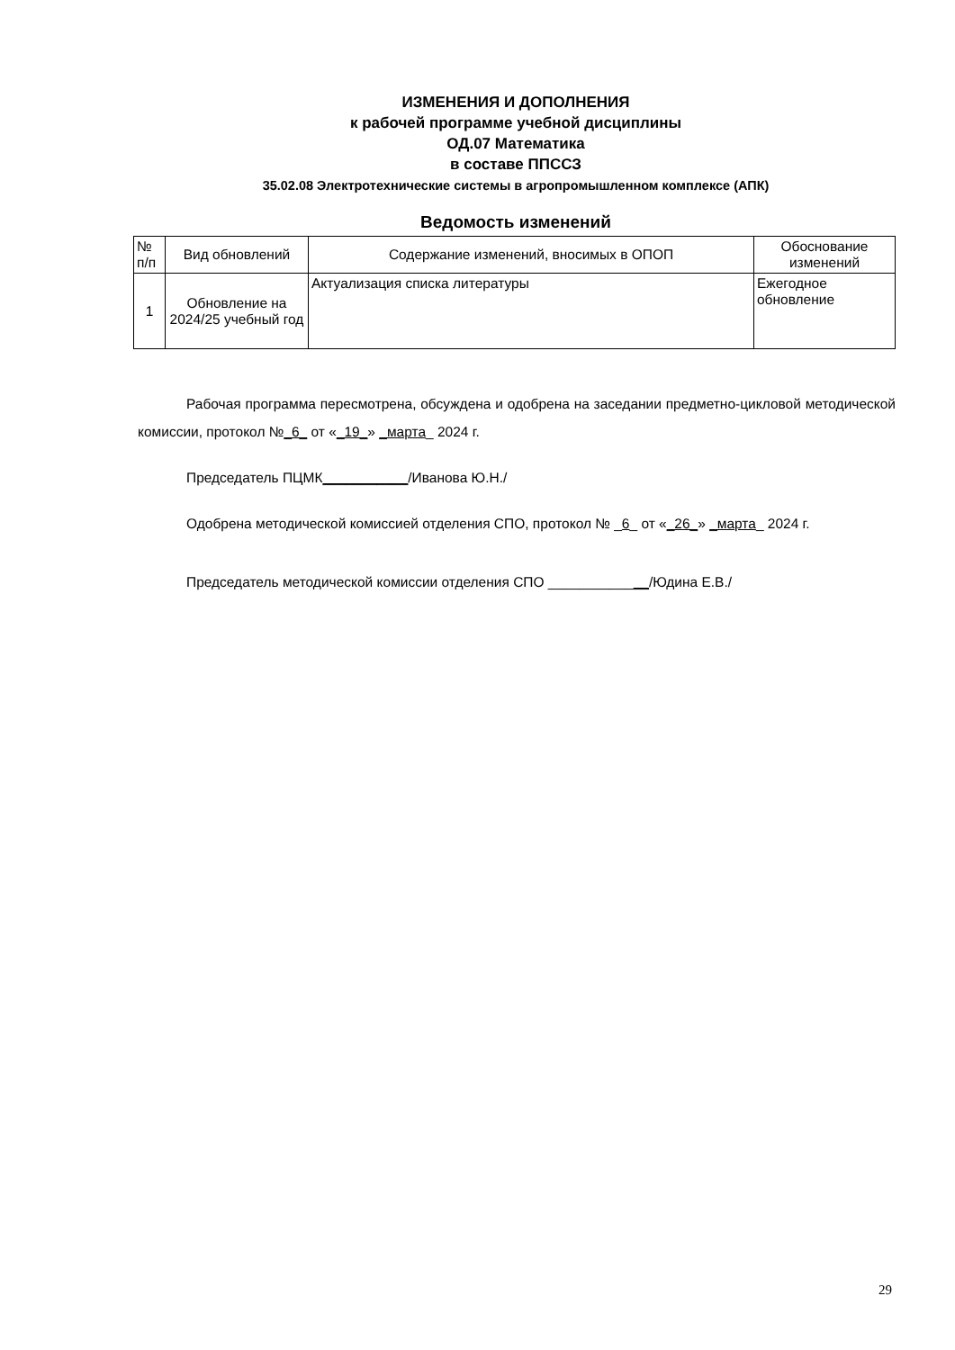ИЗМЕНЕНИЯ И ДОПОЛНЕНИЯ
к рабочей программе учебной дисциплины
ОД.07 Математика
в составе ППССЗ
35.02.08 Электротехнические системы в агропромышленном комплексе (АПК)
Ведомость изменений
| № п/п | Вид обновлений | Содержание изменений, вносимых в ОПОП | Обоснование изменений |
| --- | --- | --- | --- |
| 1 | Обновление на 2024/25 учебный год | Актуализация списка литературы | Ежегодное обновление |
Рабочая программа пересмотрена, обсуждена и одобрена на заседании предметно-цикловой методической комиссии, протокол №_6_ от «_19_» _марта_ 2024 г.
Председатель ПЦМК___________/Иванова Ю.Н./
Одобрена методической комиссией отделения СПО, протокол № _6_ от «_26_» _марта_ 2024 г.
Председатель методической комиссии отделения СПО _____________/Юдина Е.В./
29